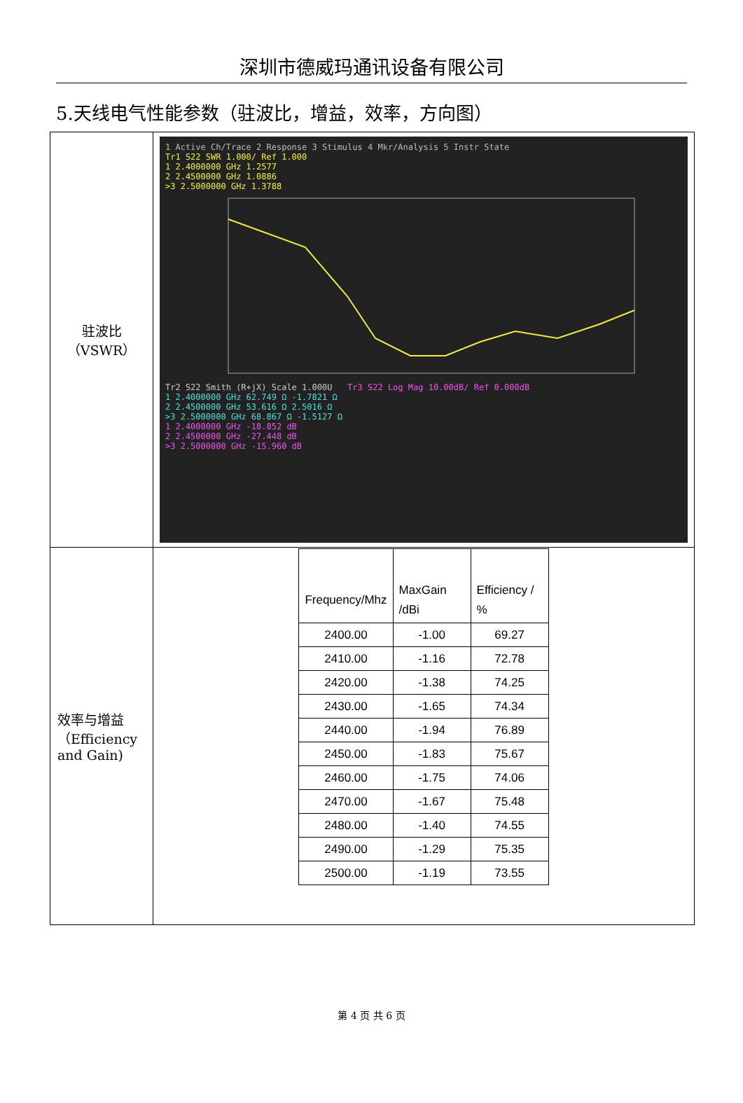深圳市德威玛通讯设备有限公司
5.天线电气性能参数（驻波比，增益，效率，方向图）
| 驻波比 （VSWR） | 1 Active Ch/Trace 2 Response 3 Stimulus 4 Mkr/Analysis 5 Instr State Tr1 S22 SWR 1.000/ Ref 1.000 1 2.4000000 GHz 1.2577 2 2.4500000 GHz 1.0886 >3 2.5000000 GHz 1.3788 Tr2 S22 Smith (R+jX) Scale 1.000U Tr3 S22 Log Mag 10.00dB/ Ref 0.000dB 1 2.4000000 GHz 62.749 Ω -1.7821 Ω 2 2.4500000 GHz 53.616 Ω 2.5016 Ω >3 2.5000000 GHz 68.867 Ω -1.5127 Ω 1 2.4000000 GHz -18.852 dB 2 2.4500000 GHz -27.448 dB >3 2.5000000 GHz -15.960 dB |
| 效率与增益（Efficiency and Gain) | / Frequency/Mhz / MaxGain /dBi / Efficiency / % / / --- / --- / --- / / 2400.00 / -1.00 / 69.27 / / 2410.00 / -1.16 / 72.78 / / 2420.00 / -1.38 / 74.25 / / 2430.00 / -1.65 / 74.34 / / 2440.00 / -1.94 / 76.89 / / 2450.00 / -1.83 / 75.67 / / 2460.00 / -1.75 / 74.06 / / 2470.00 / -1.67 / 75.48 / / 2480.00 / -1.40 / 74.55 / / 2490.00 / -1.29 / 75.35 / / 2500.00 / -1.19 / 73.55 / |
第 4 页 共 6 页